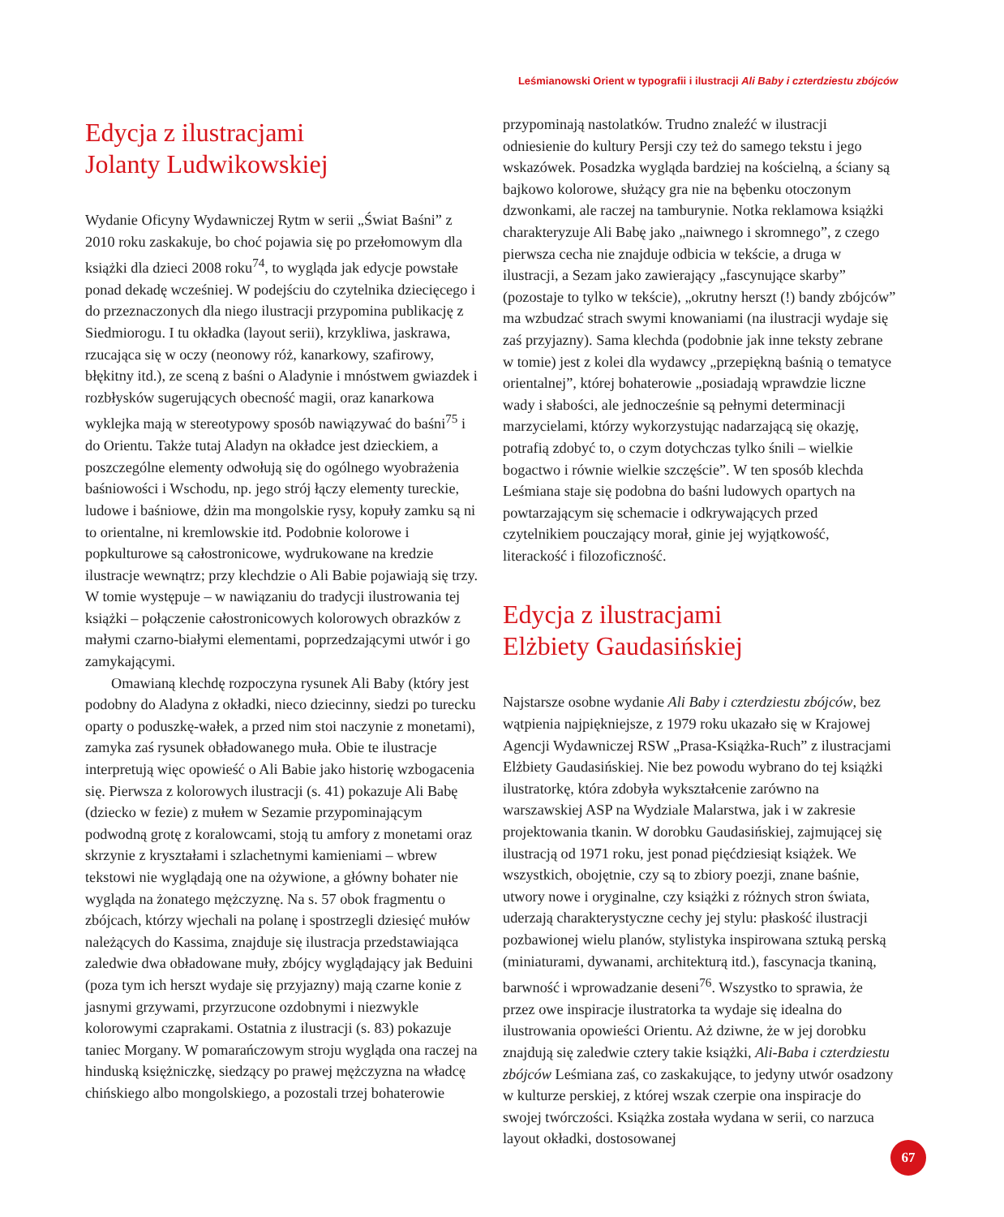Leśmianowski Orient w typografii i ilustracji Ali Baby i czterdziestu zbójców
Edycja z ilustracjami
Jolanty Ludwikowskiej
Wydanie Oficyny Wydawniczej Rytm w serii „Świat Baśni” z 2010 roku zaskakuje, bo choć pojawia się po przełomowym dla książki dla dzieci 2008 roku<sup>74</sup>, to wygląda jak edycje powstałe ponad dekadę wcześniej. W podejściu do czytelnika dziecięcego i do przeznaczonych dla niego ilustracji przypomina publikację z Siedmiorogu. I tu okładka (layout serii), krzykliwa, jaskrawa, rzucająca się w oczy (neonowy róż, kanarkowy, szafirowy, błękitny itd.), ze sceną z baśni o Aladynie i mnóstwem gwiazdek i rozbłysków sugerujących obecność magii, oraz kanarkowa wyklejka mają w stereotypowy sposób nawiązywać do baśni<sup>75</sup> i do Orientu. Także tutaj Aladyn na okładce jest dzieckiem, a poszczególne elementy odwołują się do ogólnego wyobrażenia baśniowości i Wschodu, np. jego strój łączy elementy tureckie, ludowe i baśniowe, dżin ma mongolskie rysy, kopuły zamku są ni to orientalne, ni kremlowskie itd. Podobnie kolorowe i popkulturowe są całostronicowe, wydrukowane na kredzie ilustracje wewnątrz; przy klechdzie o Ali Babie pojawiają się trzy. W tomie występuje – w nawiązaniu do tradycji ilustrowania tej książki – połączenie całostronicowych kolorowych obrazków z małymi czarno-białymi elementami, poprzedzającymi utwór i go zamykającymi.
Omawianą klechdę rozpoczyna rysunek Ali Baby (który jest podobny do Aladyna z okładki, nieco dziecinny, siedzi po turecku oparty o poduszkę-wałek, a przed nim stoi naczynie z monetami), zamyka zaś rysunek obładowanego muła. Obie te ilustracje interpretują więc opowieść o Ali Babie jako historię wzbogacenia się. Pierwsza z kolorowych ilustracji (s. 41) pokazuje Ali Babę (dziecko w fezie) z mułem w Sezamie przypominającym podwodną grotę z koralowcami, stoją tu amfory z monetami oraz skrzynie z kryształami i szlachetnymi kamieniami – wbrew tekstowi nie wyglądają one na ożywione, a główny bohater nie wygląda na żonatego mężczyznę. Na s. 57 obok fragmentu o zbójcach, którzy wjechali na polanę i spostrzegli dziesięć mułów należących do Kassima, znajduje się ilustracja przedstawiająca zaledwie dwa obładowane muły, zbójcy wyglądający jak Beduini (poza tym ich herszt wydaje się przyjazny) mają czarne konie z jasnymi grzywami, przyrzucone ozdobnymi i niezwykle kolorowymi czaprakami. Ostatnia z ilustracji (s. 83) pokazuje taniec Morgany. W pomarańczowym stroju wygląda ona raczej na hinduską księżniczkę, siedzący po prawej mężczyzna na władcę chińskiego albo mongolskiego, a pozostali trzej bohaterowie
przypominają nastolatków. Trudno znaleźć w ilustracji odniesienie do kultury Persji czy też do samego tekstu i jego wskazówek. Posadzka wygląda bardziej na kościelną, a ściany są bajkowo kolorowe, służący gra nie na bębenku otoczonym dzwonkami, ale raczej na tamburynie. Notka reklamowa książki charakteryzuje Ali Babę jako „naiwnego i skromnego”, z czego pierwsza cecha nie znajduje odbicia w tekście, a druga w ilustracji, a Sezam jako zawierający „fascynujące skarby” (pozostaje to tylko w tekście), „okrutny herszt (!) bandy zbójców” ma wzbudzać strach swymi knowaniami (na ilustracji wydaje się zaś przyjazny). Sama klechda (podobnie jak inne teksty zebrane w tomie) jest z kolei dla wydawcy „przepiękną baśnią o tematyce orientalnej”, której bohaterowie „posiadają wprawdzie liczne wady i słabości, ale jednocześnie są pełnymi determinacji marzycielami, którzy wykorzystując nadarzającą się okazję, potrafią zdobyć to, o czym dotychczas tylko śnili – wielkie bogactwo i równie wielkie szczęście”. W ten sposób klechda Leśmiana staje się podobna do baśni ludowych opartych na powtarzającym się schemacie i odkrywających przed czytelnikiem pouczający morał, ginie jej wyjątkowość, literackość i filozoficzność.
Edycja z ilustracjami
Elżbiety Gaudasińskiej
Najstarsze osobne wydanie Ali Baby i czterdziestu zbójców, bez wątpienia najpiękniejsze, z 1979 roku ukazało się w Krajowej Agencji Wydawniczej RSW „Prasa-Książka-Ruch” z ilustracjami Elżbiety Gaudasińskiej. Nie bez powodu wybrano do tej książki ilustratorkę, która zdobyła wykształcenie zarówno na warszawskiej ASP na Wydziale Malarstwa, jak i w zakresie projektowania tkanin. W dorobku Gaudasińskiej, zajmującej się ilustracją od 1971 roku, jest ponad pięćdziesiąt książek. We wszystkich, obojętnie, czy są to zbiory poezji, znane baśnie, utwory nowe i oryginalne, czy książki z różnych stron świata, uderzają charakterystyczne cechy jej stylu: płaskość ilustracji pozbawionej wielu planów, stylistyka inspirowana sztuką perską (miniaturami, dywanami, architekturą itd.), fascynacja tkaniną, barwność i wprowadzanie deseni<sup>76</sup>. Wszystko to sprawia, że przez owe inspiracje ilustratorka ta wydaje się idealna do ilustrowania opowieści Orientu. Aż dziwne, że w jej dorobku znajdują się zaledwie cztery takie książki, Ali-Baba i czterdziestu zbójców Leśmiana zaś, co zaskakujące, to jedyny utwór osadzony w kulturze perskiej, z której wszak czerpie ona inspiracje do swojej twórczości. Książka została wydana w serii, co narzuca layout okładki, dostosowanej
67